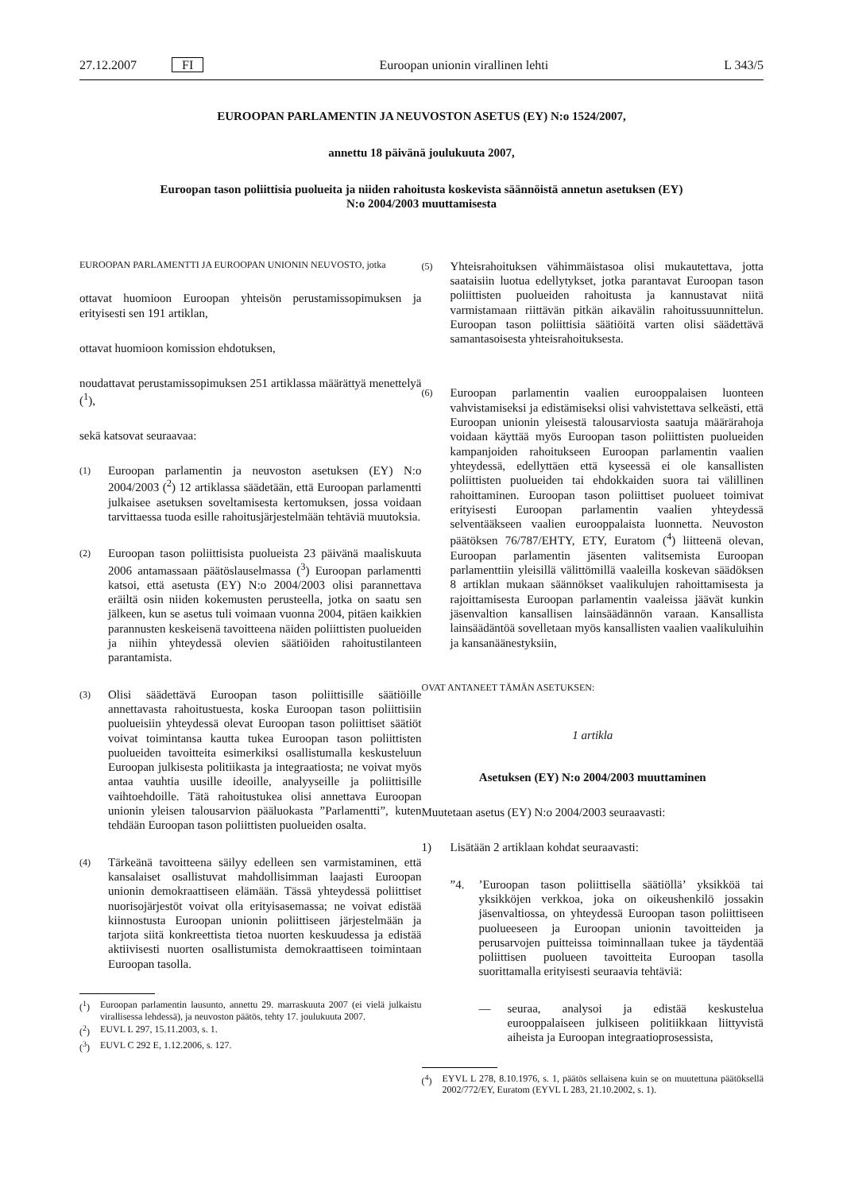27.12.2007 FI Euroopan unionin virallinen lehti L 343/5
EUROOPAN PARLAMENTIN JA NEUVOSTON ASETUS (EY) N:o 1524/2007,
annettu 18 päivänä joulukuuta 2007,
Euroopan tason poliittisia puolueita ja niiden rahoitusta koskevista säännöistä annetun asetuksen (EY)
N:o 2004/2003 muuttamisesta
EUROOPAN PARLAMENTTI JA EUROOPAN UNIONIN NEUVOSTO, jotka
ottavat huomioon Euroopan yhteisön perustamissopimuksen ja erityisesti sen 191 artiklan,
ottavat huomioon komission ehdotuksen,
noudattavat perustamissopimuksen 251 artiklassa määrättyä menettelyä (<sup>1</sup>),
sekä katsovat seuraavaa:
(1)
Euroopan parlamentin ja neuvoston asetuksen (EY) N:o 2004/2003 (<sup>2</sup>) 12 artiklassa säädetään, että Euroopan parlamentti julkaisee asetuksen soveltamisesta kertomuksen, jossa voidaan tarvittaessa tuoda esille rahoitusjärjestelmään tehtäviä muutoksia.
(2)
Euroopan tason poliittisista puolueista 23 päivänä maaliskuuta 2006 antamassaan päätöslauselmassa (<sup>3</sup>) Euroopan parlamentti katsoi, että asetusta (EY) N:o 2004/2003 olisi parannettava eräiltä osin niiden kokemusten perusteella, jotka on saatu sen jälkeen, kun se asetus tuli voimaan vuonna 2004, pitäen kaikkien parannusten keskeisenä tavoitteena näiden poliittisten puolueiden ja niihin yhteydessä olevien säätiöiden rahoitustilanteen parantamista.
(3)
Olisi säädettävä Euroopan tason poliittisille säätiöille annettavasta rahoitustuesta, koska Euroopan tason poliittisiin puolueisiin yhteydessä olevat Euroopan tason poliittiset säätiöt voivat toimintansa kautta tukea Euroopan tason poliittisten puolueiden tavoitteita esimerkiksi osallistumalla keskusteluun Euroopan julkisesta politiikasta ja integraatiosta; ne voivat myös antaa vauhtia uusille ideoille, analyyseille ja poliittisille vaihtoehdoille. Tätä rahoitustukea olisi annettava Euroopan unionin yleisen talousarvion pääluokasta ”Parlamentti”, kuten tehdään Euroopan tason poliittisten puolueiden osalta.
(4)
Tärkeänä tavoitteena säilyy edelleen sen varmistaminen, että kansalaiset osallistuvat mahdollisimman laajasti Euroopan unionin demokraattiseen elämään. Tässä yhteydessä poliittiset nuorisojärjestöt voivat olla erityisasemassa; ne voivat edistää kiinnostusta Euroopan unionin poliittiseen järjestelmään ja tarjota siitä konkreettista tietoa nuorten keskuudessa ja edistää aktiivisesti nuorten osallistumista demokraattiseen toimintaan Euroopan tasolla.
(<sup>1</sup>) Euroopan parlamentin lausunto, annettu 29. marraskuuta 2007 (ei vielä julkaistu virallisessa lehdessä), ja neuvoston päätös, tehty 17. joulukuuta 2007.
(<sup>2</sup>) EUVL L 297, 15.11.2003, s. 1.
(<sup>3</sup>) EUVL C 292 E, 1.12.2006, s. 127.
(5)
Yhteisrahoituksen vähimmäistasoa olisi mukautettava, jotta saataisiin luotua edellytykset, jotka parantavat Euroopan tason poliittisten puolueiden rahoitusta ja kannustavat niitä varmistamaan riittävän pitkän aikavälin rahoitussuunnittelun. Euroopan tason poliittisia säätiöitä varten olisi säädettävä samantasoisesta yhteisrahoituksesta.
(6)
Euroopan parlamentin vaalien eurooppalaisen luonteen vahvistamiseksi ja edistämiseksi olisi vahvistettava selkeästi, että Euroopan unionin yleisestä talousarviosta saatuja määrärahoja voidaan käyttää myös Euroopan tason poliittisten puolueiden kampanjoiden rahoitukseen Euroopan parlamentin vaalien yhteydessä, edellyttäen että kyseessä ei ole kansallisten poliittisten puolueiden tai ehdokkaiden suora tai välillinen rahoittaminen. Euroopan tason poliittiset puolueet toimivat erityisesti Euroopan parlamentin vaalien yhteydessä selventääkseen vaalien eurooppalaista luonnetta. Neuvoston päätöksen 76/787/EHTY, ETY, Euratom (<sup>4</sup>) liitteenä olevan, Euroopan parlamentin jäsenten valitsemista Euroopan parlamenttiin yleisillä välittömillä vaaleilla koskevan säädöksen 8 artiklan mukaan säännökset vaalikulujen rahoittamisesta ja rajoittamisesta Euroopan parlamentin vaaleissa jäävät kunkin jäsenvaltion kansallisen lainsäädännön varaan. Kansallista lainsäädäntöä sovelletaan myös kansallisten vaalien vaalikuluihin ja kansanäänestyksiin,
OVAT ANTANEET TÄMÄN ASETUKSEN:
1 artikla
Asetuksen (EY) N:o 2004/2003 muuttaminen
Muutetaan asetus (EY) N:o 2004/2003 seuraavasti:
1) Lisätään 2 artiklaan kohdat seuraavasti:
”4. ’Euroopan tason poliittisella säätiöllä’ yksikköä tai yksikköjen verkkoa, joka on oikeushenkilö jossakin jäsenvaltiossa, on yhteydessä Euroopan tason poliittiseen puolueeseen ja Euroopan unionin tavoitteiden ja perusarvojen puitteissa toiminnallaan tukee ja täydentää poliittisen puolueen tavoitteita Euroopan tasolla suorittamalla erityisesti seuraavia tehtäviä:
— seuraa, analysoi ja edistää keskustelua eurooppalaiseen julkiseen politiikkaan liittyvistä aiheista ja Euroopan integraatioprosessista,
(<sup>4</sup>) EYVL L 278, 8.10.1976, s. 1, päätös sellaisena kuin se on muutettuna päätöksellä 2002/772/EY, Euratom (EYVL L 283, 21.10.2002, s. 1).